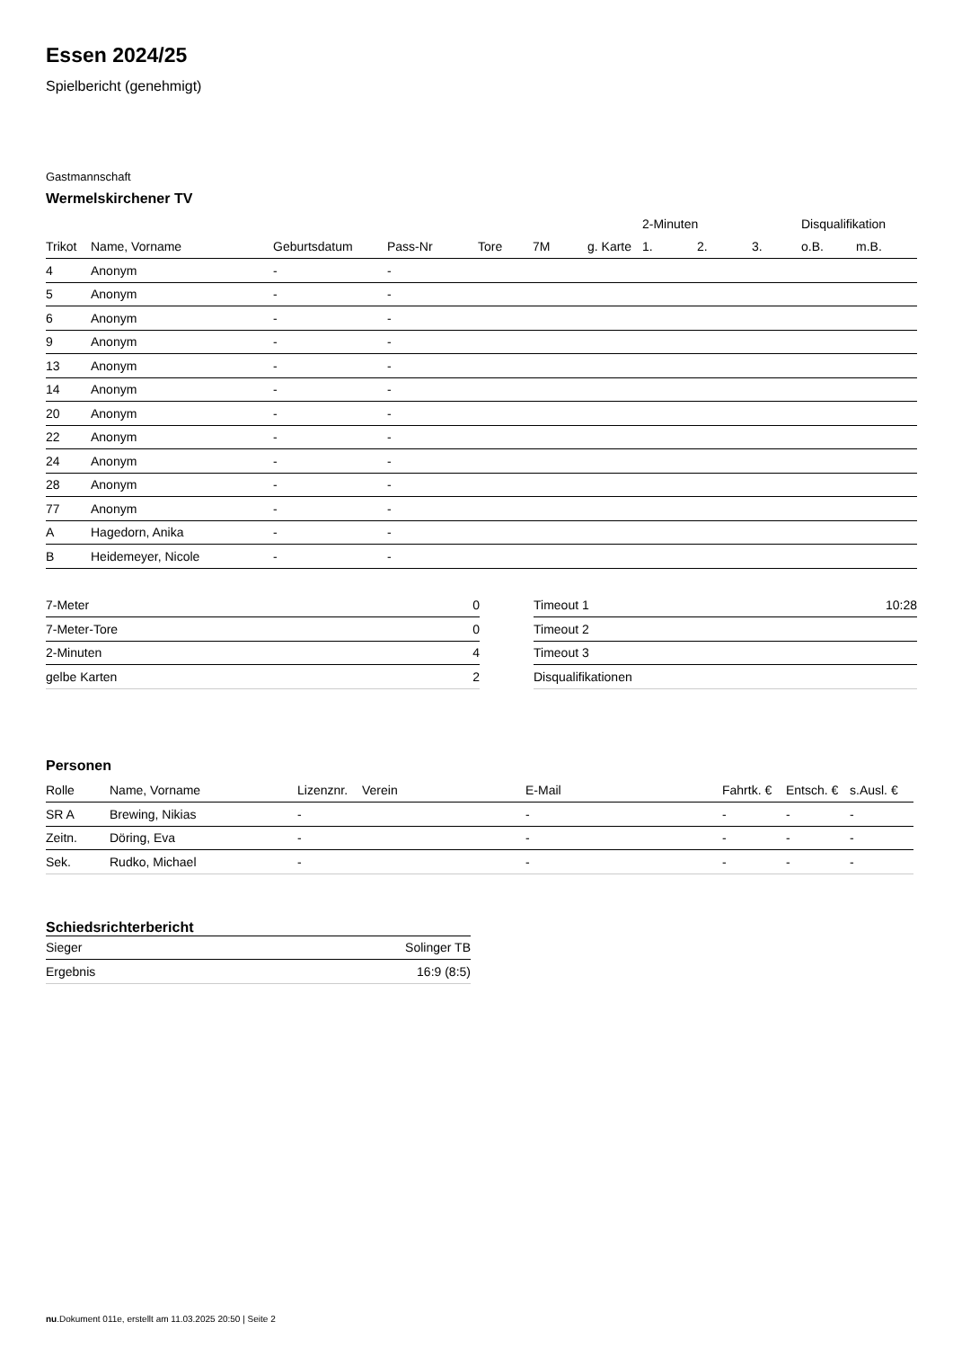Essen 2024/25
Spielbericht (genehmigt)
Gastmannschaft
Wermelskirchener TV
| | | | | | | | 2-Minuten | | | Disqualifikation | |
| --- | --- | --- | --- | --- | --- | --- | --- | --- | --- | --- | --- |
| Trikot | Name, Vorname | Geburtsdatum | Pass-Nr | Tore | 7M | g. Karte | 1. | 2. | 3. | o.B. | m.B. |
| 4 | Anonym | - | - | | | | | | | | |
| 5 | Anonym | - | - | | | | | | | | |
| 6 | Anonym | - | - | | | | | | | | |
| 9 | Anonym | - | - | | | | | | | | |
| 13 | Anonym | - | - | | | | | | | | |
| 14 | Anonym | - | - | | | | | | | | |
| 20 | Anonym | - | - | | | | | | | | |
| 22 | Anonym | - | - | | | | | | | | |
| 24 | Anonym | - | - | | | | | | | | |
| 28 | Anonym | - | - | | | | | | | | |
| 77 | Anonym | - | - | | | | | | | | |
| A | Hagedorn, Anika | - | - | | | | | | | | |
| B | Heidemeyer, Nicole | - | - | | | | | | | | |
| 7-Meter | 0 |
| 7-Meter-Tore | 0 |
| 2-Minuten | 4 |
| gelbe Karten | 2 |
| Timeout 1 | 10:28 |
| Timeout 2 | |
| Timeout 3 | |
| Disqualifikationen | |
Personen
| Rolle | Name, Vorname | Lizenznr. | Verein | E-Mail | Fahrtk. € | Entsch. € | s.Ausl. € |
| --- | --- | --- | --- | --- | --- | --- | --- |
| SR A | Brewing, Nikias | - | | - | - | - | - |
| Zeitn. | Döring, Eva | - | | - | - | - | - |
| Sek. | Rudko, Michael | - | | - | - | - | - |
Schiedsrichterbericht
| Sieger | Solinger TB |
| Ergebnis | 16:9 (8:5) |
nu.Dokument 011e, erstellt am 11.03.2025 20:50 | Seite 2